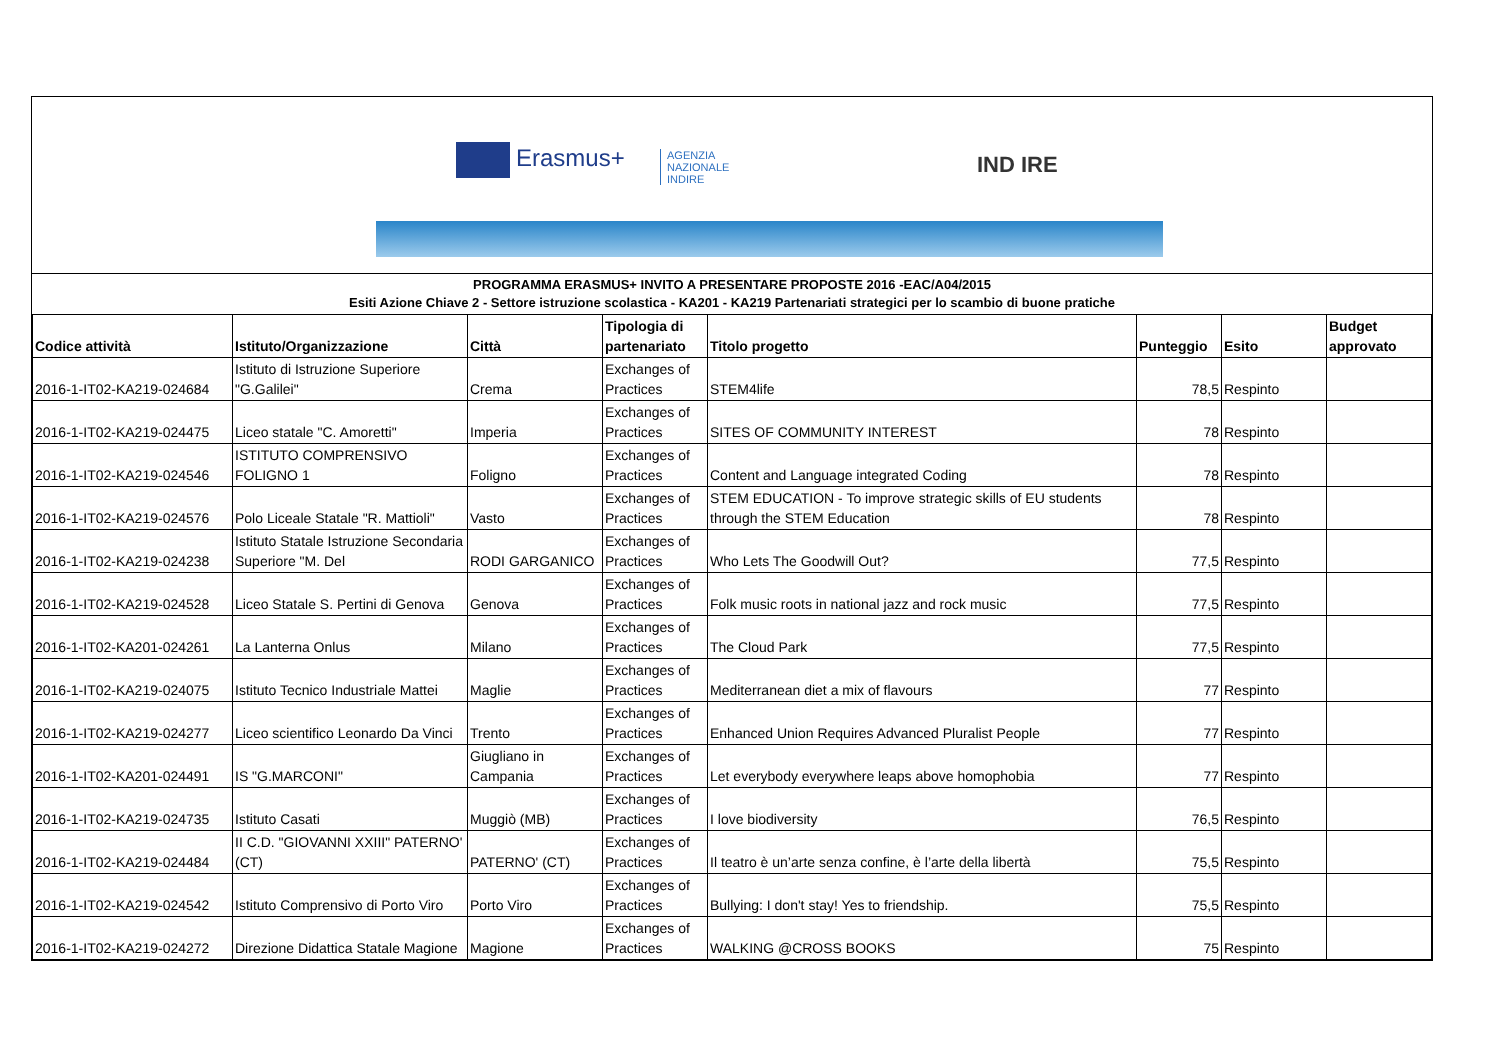Erasmus+
AGENZIA
NAZIONALE
INDIRE
IND IRE
PROGRAMMA ERASMUS+ INVITO A PRESENTARE PROPOSTE 2016 -EAC/A04/2015
Esiti Azione Chiave 2 - Settore istruzione scolastica - KA201 - KA219 Partenariati strategici per lo scambio di buone pratiche
| Codice attività | Istituto/Organizzazione | Città | Tipologia di partenariato | Titolo progetto | Punteggio | Esito | Budget approvato |
| --- | --- | --- | --- | --- | --- | --- | --- |
| 2016-1-IT02-KA219-024684 | Istituto di Istruzione Superiore "G.Galilei" | Crema | Exchanges of Practices | STEM4life | 78,5 | Respinto | |
| 2016-1-IT02-KA219-024475 | Liceo statale "C. Amoretti" | Imperia | Exchanges of Practices | SITES OF COMMUNITY INTEREST | 78 | Respinto | |
| 2016-1-IT02-KA219-024546 | ISTITUTO COMPRENSIVO FOLIGNO 1 | Foligno | Exchanges of Practices | Content and Language integrated Coding | 78 | Respinto | |
| 2016-1-IT02-KA219-024576 | Polo Liceale Statale "R. Mattioli" | Vasto | Exchanges of Practices | STEM EDUCATION - To improve strategic skills of EU students through the STEM Education | 78 | Respinto | |
| 2016-1-IT02-KA219-024238 | Istituto Statale Istruzione Secondaria Superiore "M. Del | RODI GARGANICO | Exchanges of Practices | Who Lets The Goodwill Out? | 77,5 | Respinto | |
| 2016-1-IT02-KA219-024528 | Liceo Statale S. Pertini di Genova | Genova | Exchanges of Practices | Folk music roots in national jazz and rock music | 77,5 | Respinto | |
| 2016-1-IT02-KA201-024261 | La Lanterna Onlus | Milano | Exchanges of Practices | The Cloud Park | 77,5 | Respinto | |
| 2016-1-IT02-KA219-024075 | Istituto Tecnico Industriale Mattei | Maglie | Exchanges of Practices | Mediterranean diet a mix of flavours | 77 | Respinto | |
| 2016-1-IT02-KA219-024277 | Liceo scientifico Leonardo Da Vinci | Trento | Exchanges of Practices | Enhanced Union Requires Advanced Pluralist People | 77 | Respinto | |
| 2016-1-IT02-KA201-024491 | IS "G.MARCONI" | Giugliano in Campania | Exchanges of Practices | Let everybody everywhere leaps above homophobia | 77 | Respinto | |
| 2016-1-IT02-KA219-024735 | Istituto Casati | Muggiò (MB) | Exchanges of Practices | I love biodiversity | 76,5 | Respinto | |
| 2016-1-IT02-KA219-024484 | II C.D. "GIOVANNI XXIII" PATERNO' (CT) | PATERNO' (CT) | Exchanges of Practices | Il teatro è un’arte senza confine, è l’arte della libertà | 75,5 | Respinto | |
| 2016-1-IT02-KA219-024542 | Istituto Comprensivo di Porto Viro | Porto Viro | Exchanges of Practices | Bullying: I don't stay! Yes to friendship. | 75,5 | Respinto | |
| 2016-1-IT02-KA219-024272 | Direzione Didattica Statale Magione | Magione | Exchanges of Practices | WALKING @CROSS BOOKS | 75 | Respinto | |